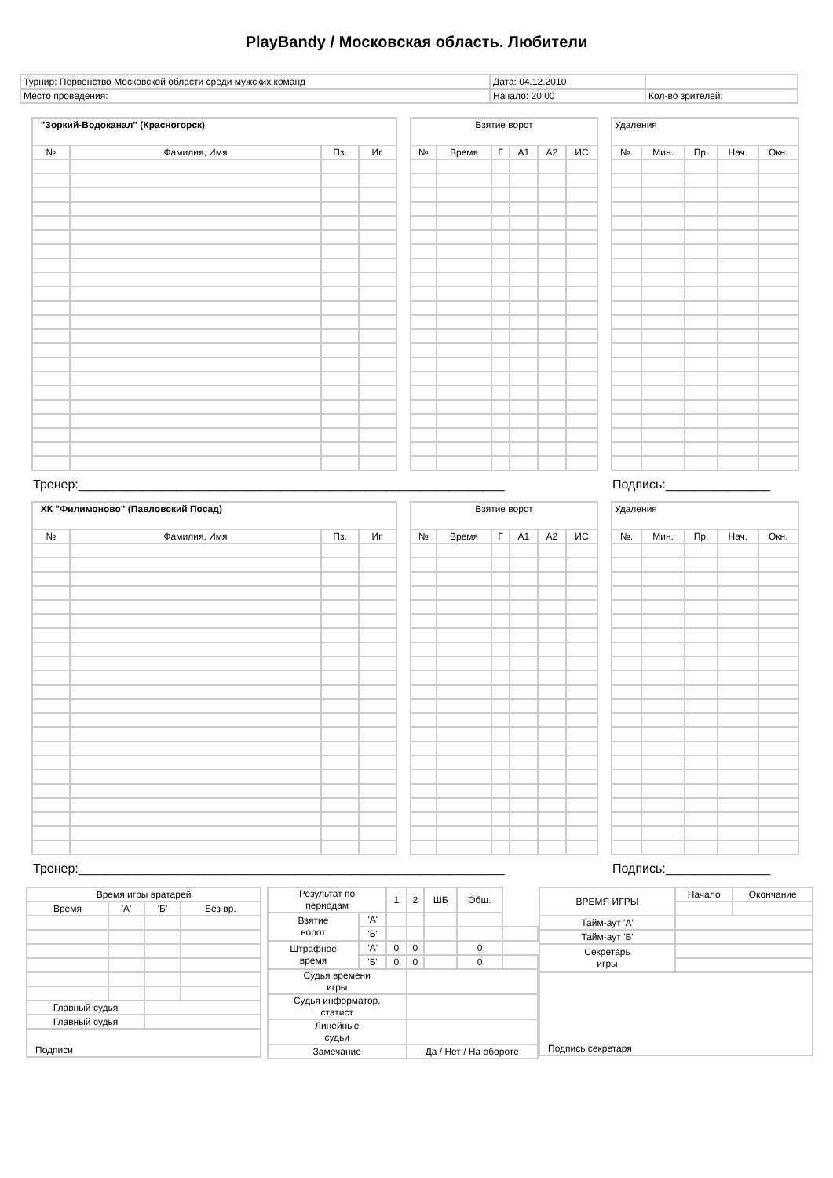PlayBandy / Московская область. Любители
| Турнир: Первенство Московской области среди мужских команд | Дата: 04.12.2010 | |
| Место проведения: | Начало: 20:00 | Кол-во зрителей: |
| "Зоркий-Водоканал" (Красногорск) | | | |
| № | Фамилия, Имя | Пз. | Иг. |
| Взятие ворот | | | | | |
| № | Время | Г | А1 | А2 | ИС |
| Удаления | | | | |
| №. | Мин. | Пр. | Нач. | Окн. |
Тренер:_____________________________________________________________ Подпись:_______________
| ХК "Филимоново" (Павловский Посад) | | | |
| № | Фамилия, Имя | Пз. | Иг. |
| Взятие ворот | | | | | |
| № | Время | Г | А1 | А2 | ИС |
| Удаления | | | | |
| №. | Мин. | Пр. | Нач. | Окн. |
Тренер:_____________________________________________________________ Подпись:_______________
| Время игры вратарей | | | |
| Время | 'А' | 'Б' | Без вр. |
| Главный судья | | | |
| Главный судья | | | |
| Подписи | | | |
| Результат по периодам | | 1 | 2 | ШБ | Общ. | |
| Взятие ворот | 'А' | | | | | |
| | 'Б' | | | | | |
| Штрафное время | 'А' | 0 | 0 | | 0 | |
| | 'Б' | 0 | 0 | | 0 | |
| Судья времени игры | | | | | | |
| Судья информатор, статист | | | | | | |
| Линейные судьи | | | | | | |
| Замечание | | | Да / Нет / На обороте | | | |
| ВРЕМЯ ИГРЫ | Начало | Окончание |
| Тайм-аут 'А' | | |
| Тайм-аут 'Б' | | |
| Секретарь игры | | |
| Подпись секретаря | | |